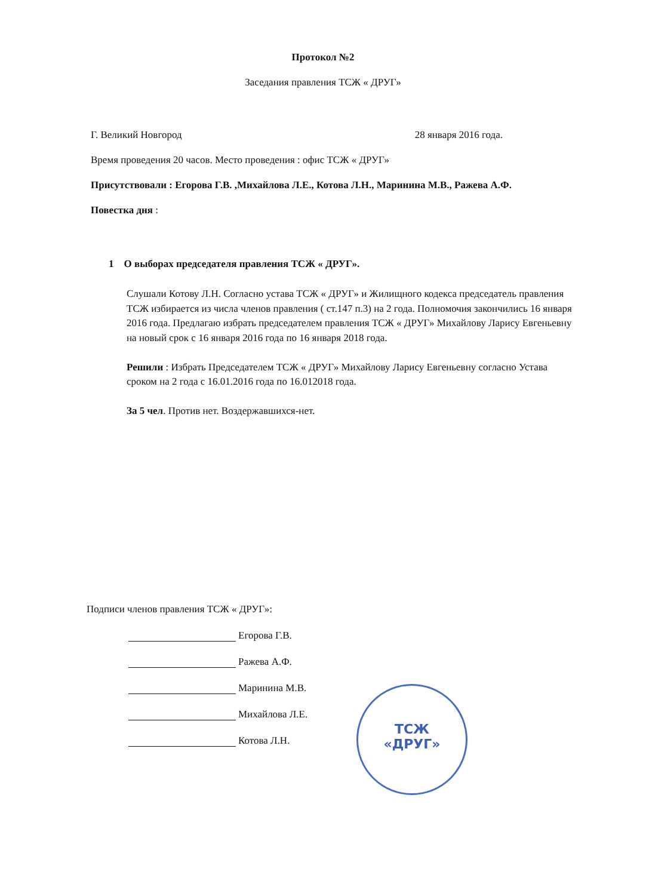Протокол №2
Заседания правления ТСЖ « ДРУГ»
Г. Великий Новгород 28 января 2016 года.
Время проведения 20 часов. Место проведения : офис ТСЖ « ДРУГ»
Присутствовали : Егорова Г.В. ,Михайлова Л.Е., Котова Л.Н., Маринина М.В., Ражева А.Ф.
Повестка дня :
1 О выборах председателя правления ТСЖ « ДРУГ».
Слушали Котову Л.Н. Согласно устава ТСЖ « ДРУГ» и Жилищного кодекса председатель правления ТСЖ избирается из числа членов правления ( ст.147 п.3) на 2 года. Полномочия закончились 16 января 2016 года. Предлагаю избрать председателем правления ТСЖ « ДРУГ» Михайлову Ларису Евгеньевну на новый срок с 16 января 2016 года по 16 января 2018 года.
Решили : Избрать Председателем ТСЖ « ДРУГ» Михайлову Ларису Евгеньевну согласно Устава сроком на 2 года с 16.01.2016 года по 16.012018 года.
За 5 чел. Против нет. Воздержавшихся-нет.
Подписи членов правления ТСЖ « ДРУГ»:
Егорова Г.В.
Ражева А.Ф.
Маринина М.В.
Михайлова Л.Е.
Котова Л.Н.
ТСЖ
«ДРУГ»